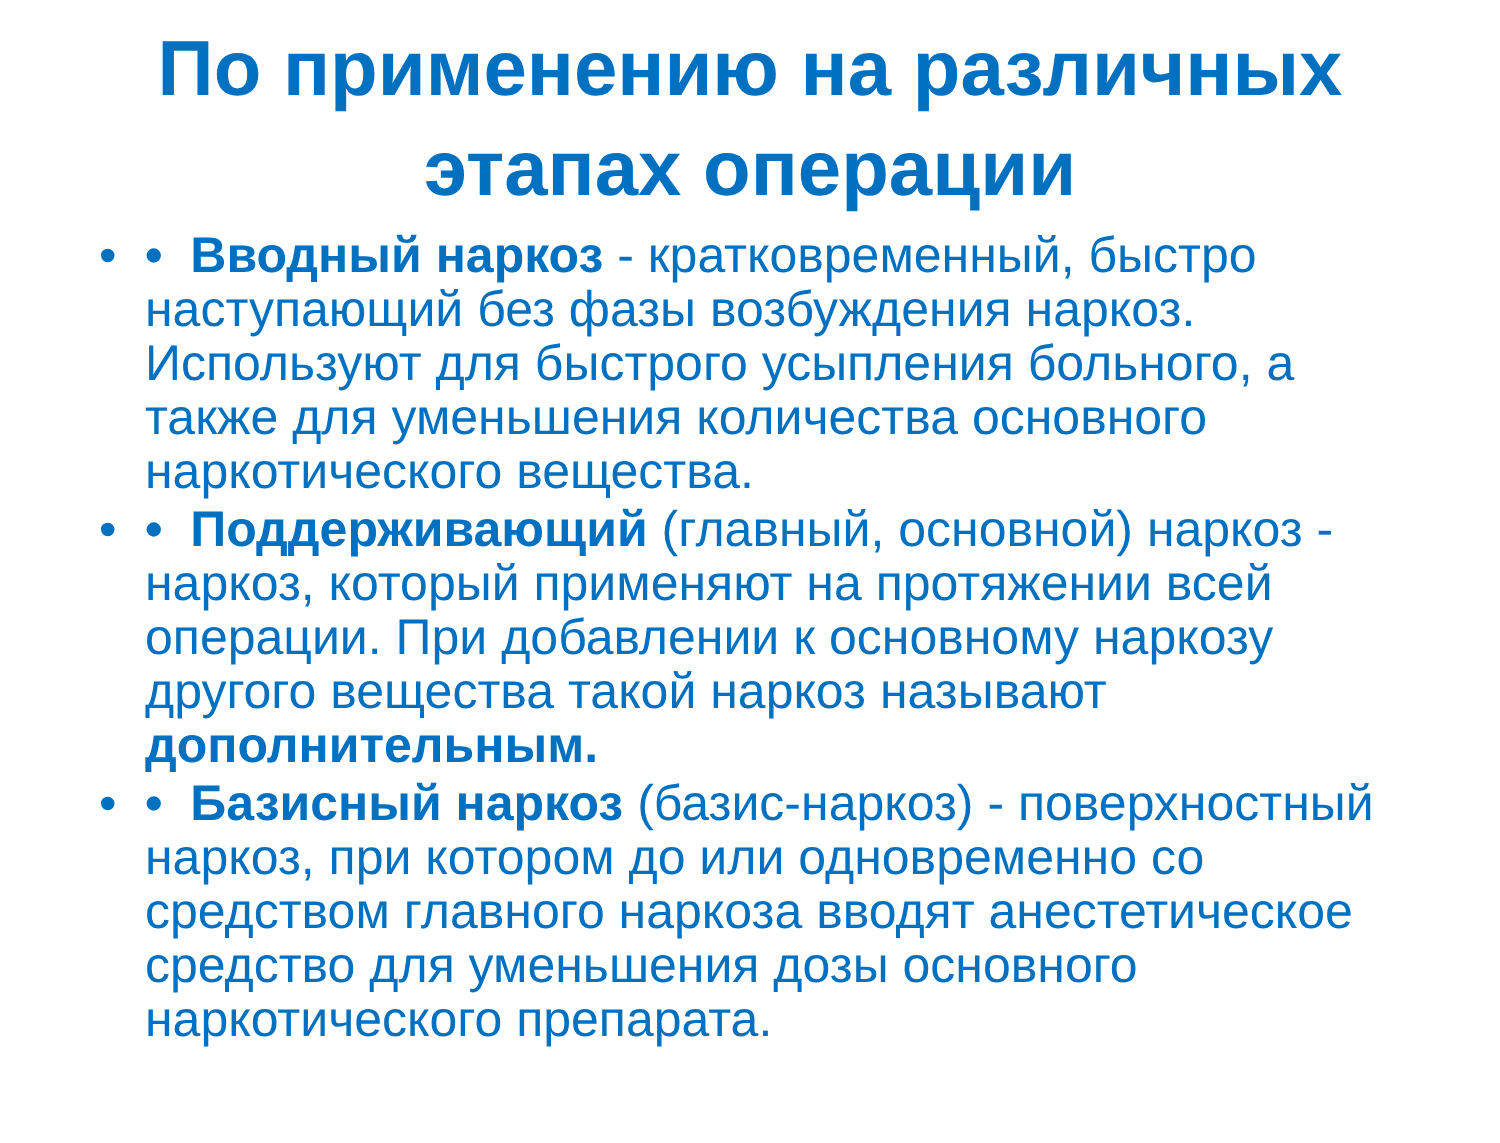По применению на различных
этапах операции
• • Вводный наркоз - кратковременный, быстро наступающий без фазы возбуждения наркоз. Используют для быстрого усыпления больного, а также для уменьшения количества основного наркотического вещества.
• • Поддерживающий (главный, основной) наркоз - наркоз, который применяют на протяжении всей операции. При добавлении к основному наркозу другого вещества такой наркоз называют дополнительным.
• • Базисный наркоз (базис-наркоз) - поверхностный наркоз, при котором до или одновременно со средством главного наркоза вводят анестетическое средство для уменьшения дозы основного наркотического препарата.